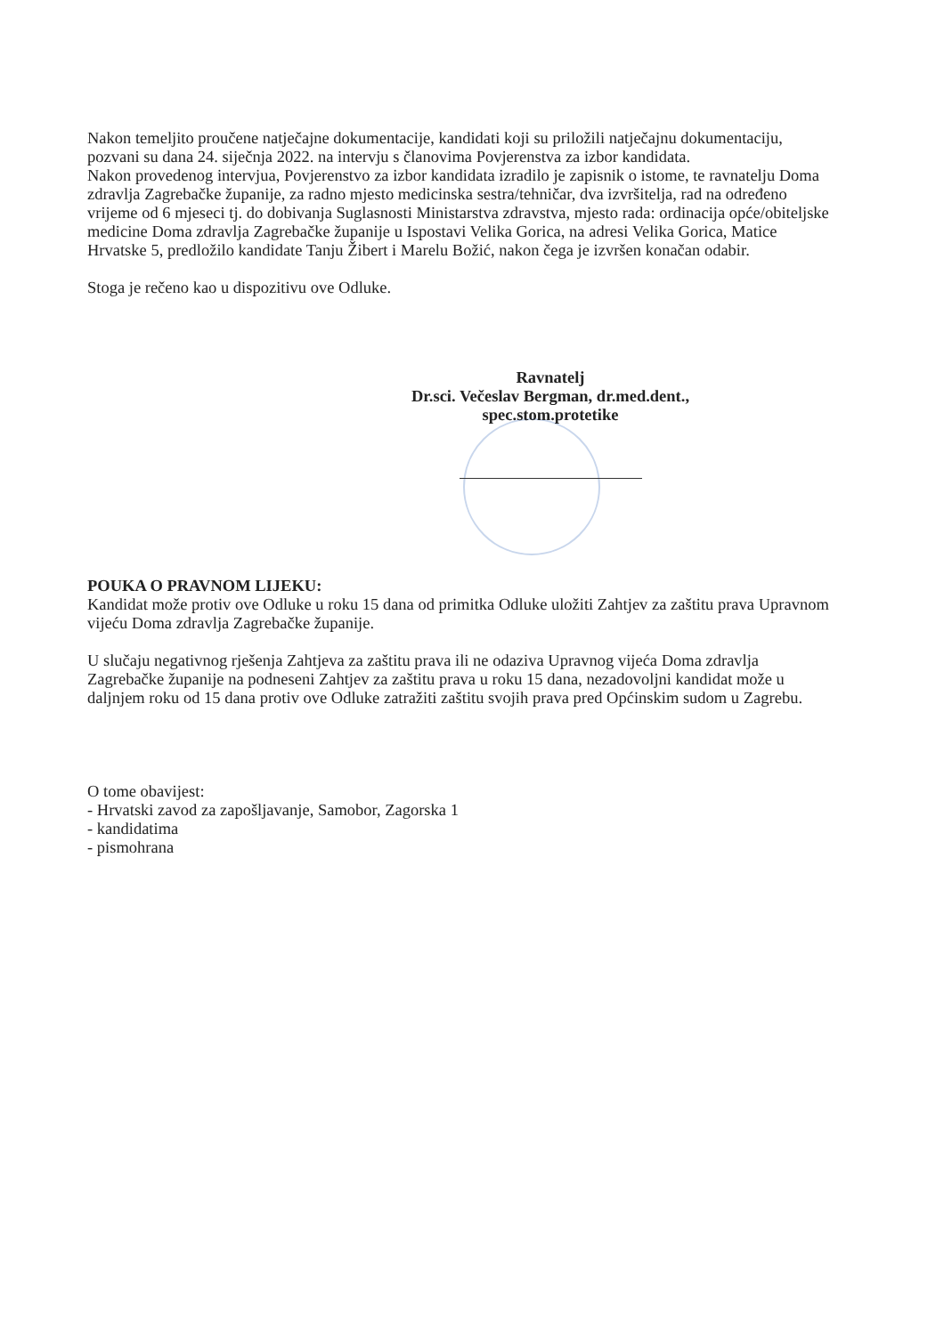Nakon temeljito proučene natječajne dokumentacije, kandidati koji su priložili natječajnu dokumentaciju, pozvani su dana 24. siječnja 2022. na intervju s članovima Povjerenstva za izbor kandidata.
Nakon provedenog intervjua, Povjerenstvo za izbor kandidata izradilo je zapisnik o istome, te ravnatelju Doma zdravlja Zagrebačke županije, za radno mjesto medicinska sestra/tehničar, dva izvršitelja, rad na određeno vrijeme od 6 mjeseci tj. do dobivanja Suglasnosti Ministarstva zdravstva, mjesto rada: ordinacija opće/obiteljske medicine Doma zdravlja Zagrebačke županije u Ispostavi Velika Gorica, na adresi Velika Gorica, Matice Hrvatske 5, predložilo kandidate Tanju Žibert i Marelu Božić, nakon čega je izvršen konačan odabir.
Stoga je rečeno kao u dispozitivu ove Odluke.
Ravnatelj
Dr.sci. Večeslav Bergman, dr.med.dent.,
spec.stom.protetike
POUKA O PRAVNOM LIJEKU:
Kandidat može protiv ove Odluke u roku 15 dana od primitka Odluke uložiti Zahtjev za zaštitu prava Upravnom vijeću Doma zdravlja Zagrebačke županije.
U slučaju negativnog rješenja Zahtjeva za zaštitu prava ili ne odaziva Upravnog vijeća Doma zdravlja Zagrebačke županije na podneseni Zahtjev za zaštitu prava u roku 15 dana, nezadovoljni kandidat može u daljnjem roku od 15 dana protiv ove Odluke zatražiti zaštitu svojih prava pred Općinskim sudom u Zagrebu.
O tome obavijest:
- Hrvatski zavod za zapošljavanje, Samobor, Zagorska 1
- kandidatima
- pismohrana